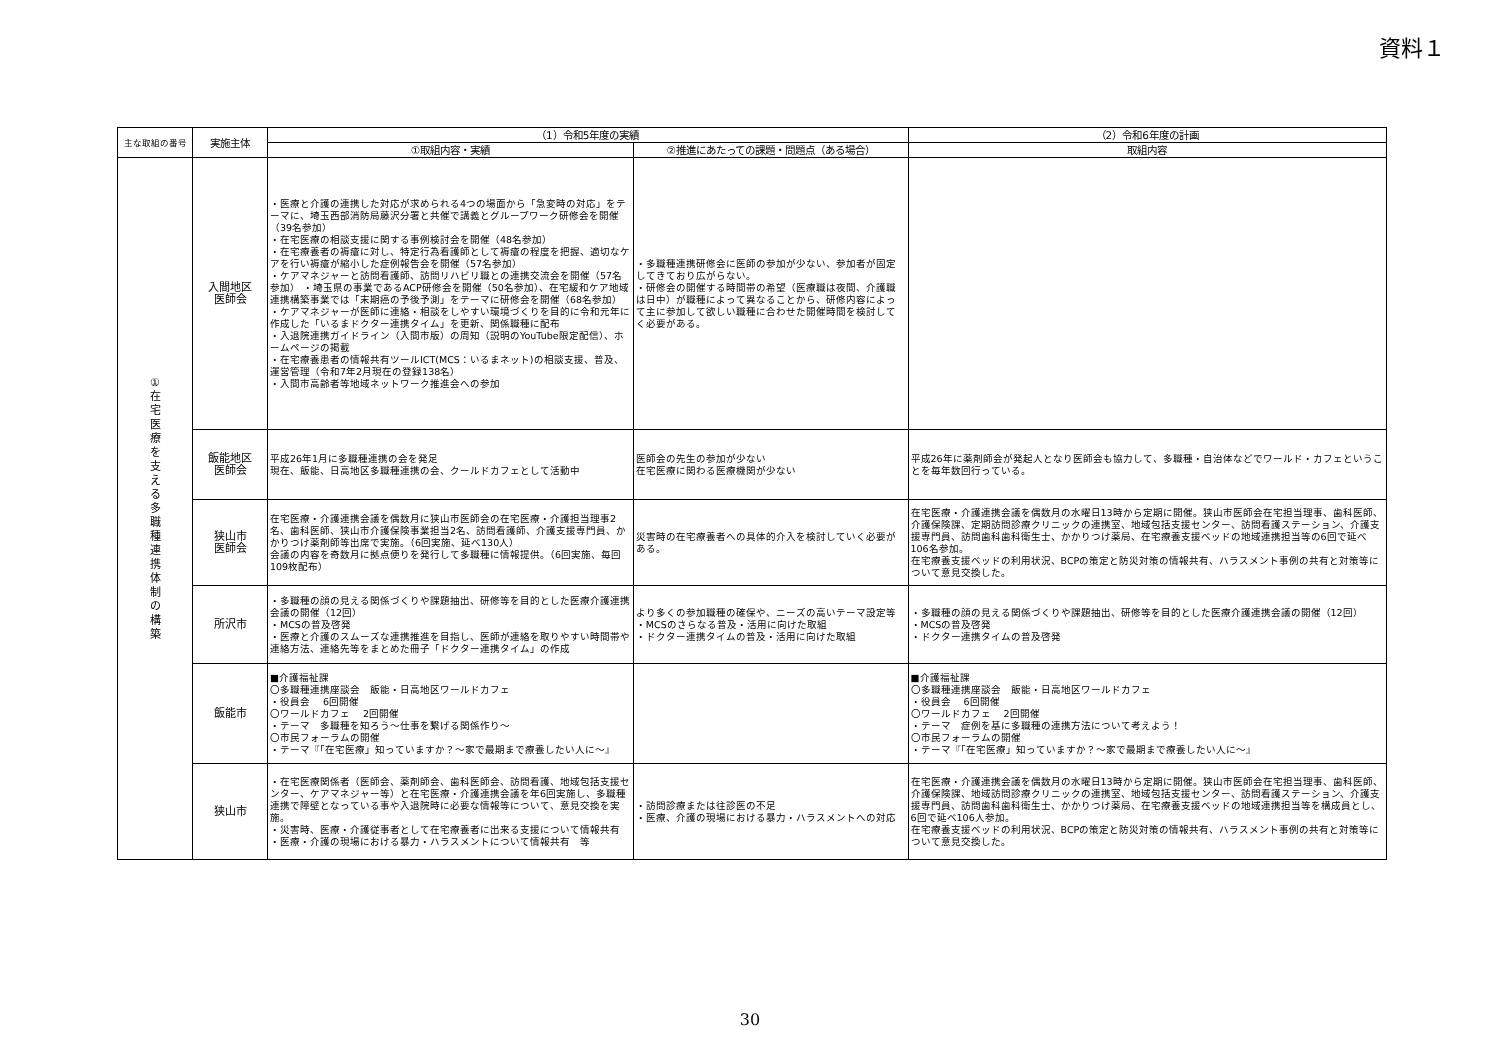資料１
| 主な取組の番号 | 実施主体 | （1）令和5年度の実績 | | （2）令和6年度の計画 |
| --- | --- | --- | --- | --- |
| | | ①取組内容・実績 | ②推進にあたっての課題・問題点（ある場合） | 取組内容 |
| ① 在 宅 医 療 を 支 え る 多 職 種 連 携 体 制 の 構 築 | 入間地区 医師会 | ・医療と介護の連携した対応が求められる4つの場面から「急変時の対応」をテーマに、埼玉西部消防局藤沢分署と共催で講義とグループワーク研修会を開催（39名参加） ・在宅医療の相談支援に関する事例検討会を開催（48名参加） ・在宅療養者の褥瘡に対し、特定行為看護師として褥瘡の程度を把握、適切なケアを行い褥瘡が縮小した症例報告会を開催（57名参加） ・ケアマネジャーと訪問看護師、訪問リハビリ職との連携交流会を開催（57名参加） ・埼玉県の事業であるACP研修会を開催（50名参加）、在宅緩和ケア地域連携構築事業では「末期癌の予後予測」をテーマに研修会を開催（68名参加） ・ケアマネジャーが医師に連絡・相談をしやすい環境づくりを目的に令和元年に作成した「いるまドクター連携タイム」を更新、関係職種に配布 ・入退院連携ガイドライン（入間市版）の周知（説明のYouTube限定配信）、ホームページの掲載 ・在宅療養患者の情報共有ツールICT(MCS：いるまネット)の相談支援、普及、運営管理（令和7年2月現在の登録138名） ・入間市高齢者等地域ネットワーク推進会への参加 | ・多職種連携研修会に医師の参加が少ない、参加者が固定してきており広がらない。 ・研修会の開催する時間帯の希望（医療職は夜間、介護職は日中）が職種によって異なることから、研修内容によって主に参加して欲しい職種に合わせた開催時間を検討してく必要がある。 | |
| | 飯能地区 医師会 | 平成26年1月に多職種連携の会を発足 現在、飯能、日高地区多職種連携の会、クールドカフェとして活動中 | 医師会の先生の参加が少ない 在宅医療に関わる医療機関が少ない | 平成26年に薬剤師会が発起人となり医師会も協力して、多職種・自治体などでワールド・カフェということを毎年数回行っている。 |
| | 狭山市 医師会 | 在宅医療・介護連携会議を偶数月に狭山市医師会の在宅医療・介護担当理事2名、歯科医師、狭山市介護保険事業担当2名、訪問看護師、介護支援専門員、かかりつけ薬剤師等出席で実施。（6回実施、延べ130人） 会議の内容を奇数月に拠点便りを発行して多職種に情報提供。（6回実施、毎回109枚配布） | 災害時の在宅療養者への具体的介入を検討していく必要がある。 | 在宅医療・介護連携会議を偶数月の水曜日13時から定期に開催。狭山市医師会在宅担当理事、歯科医師、介護保険課、定期訪問診療クリニックの連携室、地域包括支援センター、訪問看護ステーション、介護支援専門員、訪問歯科歯科衛生士、かかりつけ薬局、在宅療養支援ベッドの地域連携担当等の6回で延べ106名参加。 在宅療養支援ベッドの利用状況、BCPの策定と防災対策の情報共有、ハラスメント事例の共有と対策等について意見交換した。 |
| | 所沢市 | ・多職種の顔の見える関係づくりや課題抽出、研修等を目的とした医療介護連携会議の開催（12回） ・MCSの普及啓発 ・医療と介護のスムーズな連携推進を目指し、医師が連絡を取りやすい時間帯や連絡方法、連絡先等をまとめた冊子「ドクター連携タイム」の作成 | より多くの参加職種の確保や、ニーズの高いテーマ設定等 ・MCSのさらなる普及・活用に向けた取組 ・ドクター連携タイムの普及・活用に向けた取組 | ・多職種の顔の見える関係づくりや課題抽出、研修等を目的とした医療介護連携会議の開催（12回） ・MCSの普及啓発 ・ドクター連携タイムの普及啓発 |
| | 飯能市 | ■介護福祉課 〇多職種連携座談会 飯能・日高地区ワールドカフェ ・役員会 6回開催 〇ワールドカフェ 2回開催 ・テーマ 多職種を知ろう～仕事を繋げる関係作り～ 〇市民フォーラムの開催 ・テーマ『「在宅医療」知っていますか？～家で最期まで療養したい人に～』 | | ■介護福祉課 〇多職種連携座談会 飯能・日高地区ワールドカフェ ・役員会 6回開催 〇ワールドカフェ 2回開催 ・テーマ 症例を基に多職種の連携方法について考えよう！ 〇市民フォーラムの開催 ・テーマ『「在宅医療」知っていますか？～家で最期まで療養したい人に～』 |
| | 狭山市 | ・在宅医療関係者（医師会、薬剤師会、歯科医師会、訪問看護、地域包括支援センター、ケアマネジャー等）と在宅医療・介護連携会議を年6回実施し、多職種連携で障壁となっている事や入退院時に必要な情報等について、意見交換を実施。 ・災害時、医療・介護従事者として在宅療養者に出来る支援について情報共有 ・医療・介護の現場における暴力・ハラスメントについて情報共有 等 | ・訪問診療または往診医の不足 ・医療、介護の現場における暴力・ハラスメントへの対応 | 在宅医療・介護連携会議を偶数月の水曜日13時から定期に開催。狭山市医師会在宅担当理事、歯科医師、介護保険課、地域訪問診療クリニックの連携室、地域包括支援センター、訪問看護ステーション、介護支援専門員、訪問歯科歯科衛生士、かかりつけ薬局、在宅療養支援ベッドの地域連携担当等を構成員とし、6回で延べ106人参加。 在宅療養支援ベッドの利用状況、BCPの策定と防災対策の情報共有、ハラスメント事例の共有と対策等について意見交換した。 |
30